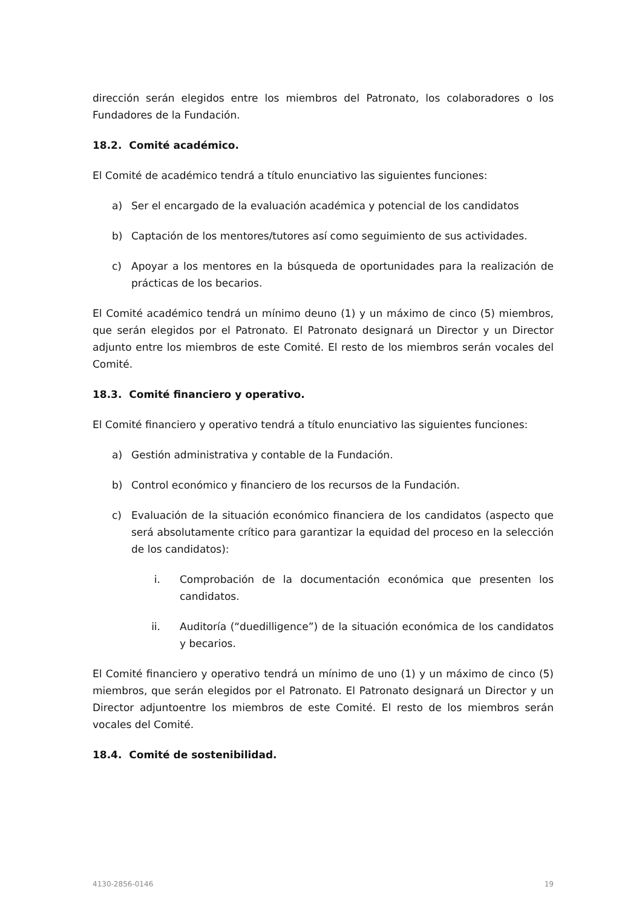dirección serán elegidos entre los miembros del Patronato, los colaboradores o los Fundadores de la Fundación.
18.2. Comité académico.
El Comité de académico tendrá a título enunciativo las siguientes funciones:
a) Ser el encargado de la evaluación académica y potencial de los candidatos
b) Captación de los mentores/tutores así como seguimiento de sus actividades.
c) Apoyar a los mentores en la búsqueda de oportunidades para la realización de prácticas de los becarios.
El Comité académico tendrá un mínimo deuno (1) y un máximo de cinco (5) miembros, que serán elegidos por el Patronato. El Patronato designará un Director y un Director adjunto entre los miembros de este Comité. El resto de los miembros serán vocales del Comité.
18.3. Comité financiero y operativo.
El Comité financiero y operativo tendrá a título enunciativo las siguientes funciones:
a) Gestión administrativa y contable de la Fundación.
b) Control económico y financiero de los recursos de la Fundación.
c) Evaluación de la situación económico financiera de los candidatos (aspecto que será absolutamente crítico para garantizar la equidad del proceso en la selección de los candidatos):
i. Comprobación de la documentación económica que presenten los candidatos.
ii. Auditoría (“duedilligence”) de la situación económica de los candidatos y becarios.
El Comité financiero y operativo tendrá un mínimo de uno (1) y un máximo de cinco (5) miembros, que serán elegidos por el Patronato. El Patronato designará un Director y un Director adjuntoentre los miembros de este Comité. El resto de los miembros serán vocales del Comité.
18.4. Comité de sostenibilidad.
4130-2856-0146 19